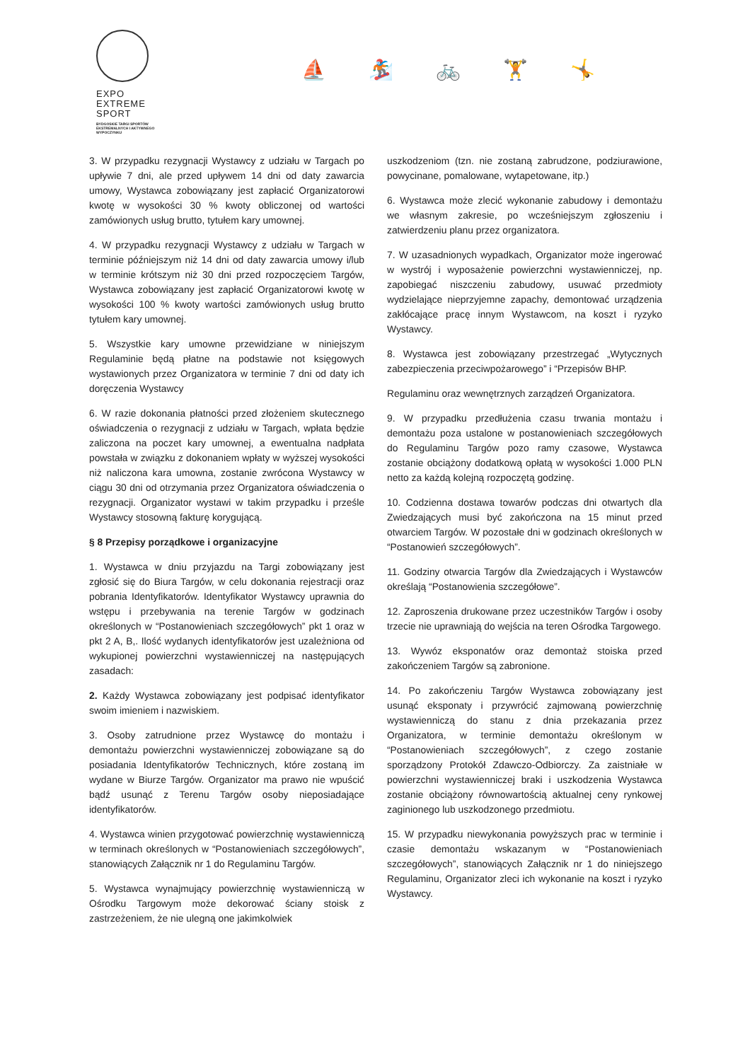EXPO
EXTREME
SPORT
BYDGOSKIE TARGI SPORTÓW
EKSTREMALNYCH I AKTYWNEGO
WYPOCZYNKU
⛵ 🏂 🚲 🏋 🤸
3. W przypadku rezygnacji Wystawcy z udziału w Targach po upływie 7 dni, ale przed upływem 14 dni od daty zawarcia umowy, Wystawca zobowiązany jest zapłacić Organizatorowi kwotę w wysokości 30 % kwoty obliczonej od wartości zamówionych usług brutto, tytułem kary umownej.
4. W przypadku rezygnacji Wystawcy z udziału w Targach w terminie późniejszym niż 14 dni od daty zawarcia umowy i/lub w terminie krótszym niż 30 dni przed rozpoczęciem Targów, Wystawca zobowiązany jest zapłacić Organizatorowi kwotę w wysokości 100 % kwoty wartości zamówionych usług brutto tytułem kary umownej.
5. Wszystkie kary umowne przewidziane w niniejszym Regulaminie będą płatne na podstawie not księgowych wystawionych przez Organizatora w terminie 7 dni od daty ich doręczenia Wystawcy
6. W razie dokonania płatności przed złożeniem skutecznego oświadczenia o rezygnacji z udziału w Targach, wpłata będzie zaliczona na poczet kary umownej, a ewentualna nadpłata powstała w związku z dokonaniem wpłaty w wyższej wysokości niż naliczona kara umowna, zostanie zwrócona Wystawcy w ciągu 30 dni od otrzymania przez Organizatora oświadczenia o rezygnacji. Organizator wystawi w takim przypadku i prześle Wystawcy stosowną fakturę korygującą.
§ 8 Przepisy porządkowe i organizacyjne
1. Wystawca w dniu przyjazdu na Targi zobowiązany jest zgłosić się do Biura Targów, w celu dokonania rejestracji oraz pobrania Identyfikatorów. Identyfikator Wystawcy uprawnia do wstępu i przebywania na terenie Targów w godzinach określonych w “Postanowieniach szczegółowych” pkt 1 oraz w pkt 2 A, B,. Ilość wydanych identyfikatorów jest uzależniona od wykupionej powierzchni wystawienniczej na następujących zasadach:
2. Każdy Wystawca zobowiązany jest podpisać identyfikator swoim imieniem i nazwiskiem.
3. Osoby zatrudnione przez Wystawcę do montażu i demontażu powierzchni wystawienniczej zobowiązane są do posiadania Identyfikatorów Technicznych, które zostaną im wydane w Biurze Targów. Organizator ma prawo nie wpuścić bądź usunąć z Terenu Targów osoby nieposiadające identyfikatorów.
4. Wystawca winien przygotować powierzchnię wystawienniczą w terminach określonych w “Postanowieniach szczegółowych”, stanowiących Załącznik nr 1 do Regulaminu Targów.
5. Wystawca wynajmujący powierzchnię wystawienniczą w Ośrodku Targowym może dekorować ściany stoisk z zastrzeżeniem, że nie ulegną one jakimkolwiek
uszkodzeniom (tzn. nie zostaną zabrudzone, podziurawione, powycinane, pomalowane, wytapetowane, itp.)
6. Wystawca może zlecić wykonanie zabudowy i demontażu we własnym zakresie, po wcześniejszym zgłoszeniu i zatwierdzeniu planu przez organizatora.
7. W uzasadnionych wypadkach, Organizator może ingerować w wystrój i wyposażenie powierzchni wystawienniczej, np. zapobiegać niszczeniu zabudowy, usuwać przedmioty wydzielające nieprzyjemne zapachy, demontować urządzenia zakłócające pracę innym Wystawcom, na koszt i ryzyko Wystawcy.
8. Wystawca jest zobowiązany przestrzegać „Wytycznych zabezpieczenia przeciwpożarowego” i “Przepisów BHP.
Regulaminu oraz wewnętrznych zarządzeń Organizatora.
9. W przypadku przedłużenia czasu trwania montażu i demontażu poza ustalone w postanowieniach szczegółowych do Regulaminu Targów pozo ramy czasowe, Wystawca zostanie obciążony dodatkową opłatą w wysokości 1.000 PLN netto za każdą kolejną rozpoczętą godzinę.
10. Codzienna dostawa towarów podczas dni otwartych dla Zwiedzających musi być zakończona na 15 minut przed otwarciem Targów. W pozostałe dni w godzinach określonych w “Postanowień szczegółowych”.
11. Godziny otwarcia Targów dla Zwiedzających i Wystawców określają “Postanowienia szczegółowe”.
12. Zaproszenia drukowane przez uczestników Targów i osoby trzecie nie uprawniają do wejścia na teren Ośrodka Targowego.
13. Wywóz eksponatów oraz demontaż stoiska przed zakończeniem Targów są zabronione.
14. Po zakończeniu Targów Wystawca zobowiązany jest usunąć eksponaty i przywrócić zajmowaną powierzchnię wystawienniczą do stanu z dnia przekazania przez Organizatora, w terminie demontażu określonym w “Postanowieniach szczegółowych”, z czego zostanie sporządzony Protokół Zdawczo-Odbiorczy. Za zaistniałe w powierzchni wystawienniczej braki i uszkodzenia Wystawca zostanie obciążony równowartością aktualnej ceny rynkowej zaginionego lub uszkodzonego przedmiotu.
15. W przypadku niewykonania powyższych prac w terminie i czasie demontażu wskazanym w “Postanowieniach szczegółowych”, stanowiących Załącznik nr 1 do niniejszego Regulaminu, Organizator zleci ich wykonanie na koszt i ryzyko Wystawcy.